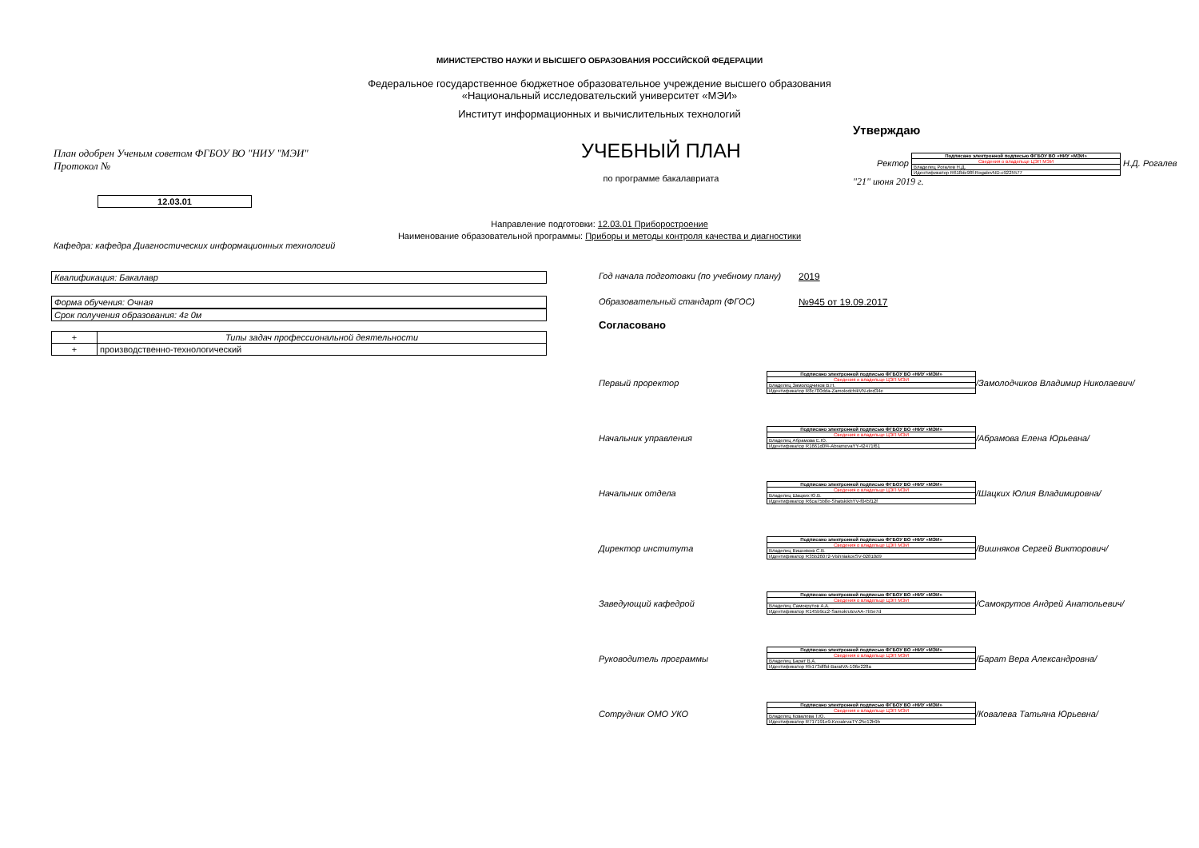МИНИСТЕРСТВО НАУКИ И ВЫСШЕГО ОБРАЗОВАНИЯ РОССИЙСКОЙ ФЕДЕРАЦИИ
Федеральное государственное бюджетное образовательное учреждение высшего образования
«Национальный исследовательский университет «МЭИ»
Институт информационных и вычислительных технологий
План одобрен Ученым советом ФГБОУ ВО "НИУ "МЭИ"
Протокол №
12.03.01
УЧЕБНЫЙ ПЛАН
по программе бакалавриата
Утверждаю
Ректор
Подписано электронной подписью ФГБОУ ВО «НИУ «МЭИ»
Сведения о владельце ЦЭП МЭИ
Владелец Рогалев Н.Д.
Идентификатор R618dc98f-RogalevND-c9225577
Н.Д. Рогалев
"21" июня 2019 г.
Направление подготовки: 12.03.01 Приборостроение
Наименование образовательной программы: Приборы и методы контроля качества и диагностики
Кафедра: кафедра Диагностических информационных технологий
Квалификация: Бакалавр
Форма обучения: Очная
Срок получения образования: 4г 0м
| + | Типы задач профессиональной деятельности |
| + | производственно-технологический |
Год начала подготовки (по учебному плану) 2019
Образовательный стандарт (ФГОС) №945 от 19.09.2017
Согласовано
Первый проректор
Подписано электронной подписью ФГБОУ ВО «НИУ «МЭИ»
Сведения о владельце ЦЭП МЭИ
Владелец Замолодчиков В.Н.
Идентификатор R8c700dda-ZamolodchikVN-ded34e
/Замолодчиков Владимир Николаевич/
Начальник управления
Подписано электронной подписью ФГБОУ ВО «НИУ «МЭИ»
Сведения о владельце ЦЭП МЭИ
Владелец Абрамова Е.Ю.
Идентификатор R1661d0f4-AbramovaYY-42471f61
/Абрамова Елена Юрьевна/
Начальник отдела
Подписано электронной подписью ФГБОУ ВО «НИУ «МЭИ»
Сведения о владельце ЦЭП МЭИ
Владелец Шацких Ю.В.
Идентификатор R6ca75b8e-ShatskikhYV-f045f12f
/Шацких Юлия Владимировна/
Директор института
Подписано электронной подписью ФГБОУ ВО «НИУ «МЭИ»
Сведения о владельце ЦЭП МЭИ
Владелец Вишняков С.В.
Идентификатор R35b26072-VishniakovSV-02810d9
/Вишняков Сергей Викторович/
Заведующий кафедрой
Подписано электронной подписью ФГБОУ ВО «НИУ «МЭИ»
Сведения о владельце ЦЭП МЭИ
Владелец Самокрутов А.А.
Идентификатор R145b9cc2-SamokrutovAA-7b5e7d
/Самокрутов Андрей Анатольевич/
Руководитель программы
Подписано электронной подписью ФГБОУ ВО «НИУ «МЭИ»
Сведения о владельце ЦЭП МЭИ
Владелец Барат В.А.
Идентификатор Rb173df8d-BaratVA-106e228a
/Барат Вера Александровна/
Сотрудник ОМО УКО
Подписано электронной подписью ФГБОУ ВО «НИУ «МЭИ»
Сведения о владельце ЦЭП МЭИ
Владелец Ковалева Т.Ю.
Идентификатор R717191e9-KovalevaTY-25c12b9b
/Ковалева Татьяна Юрьевна/